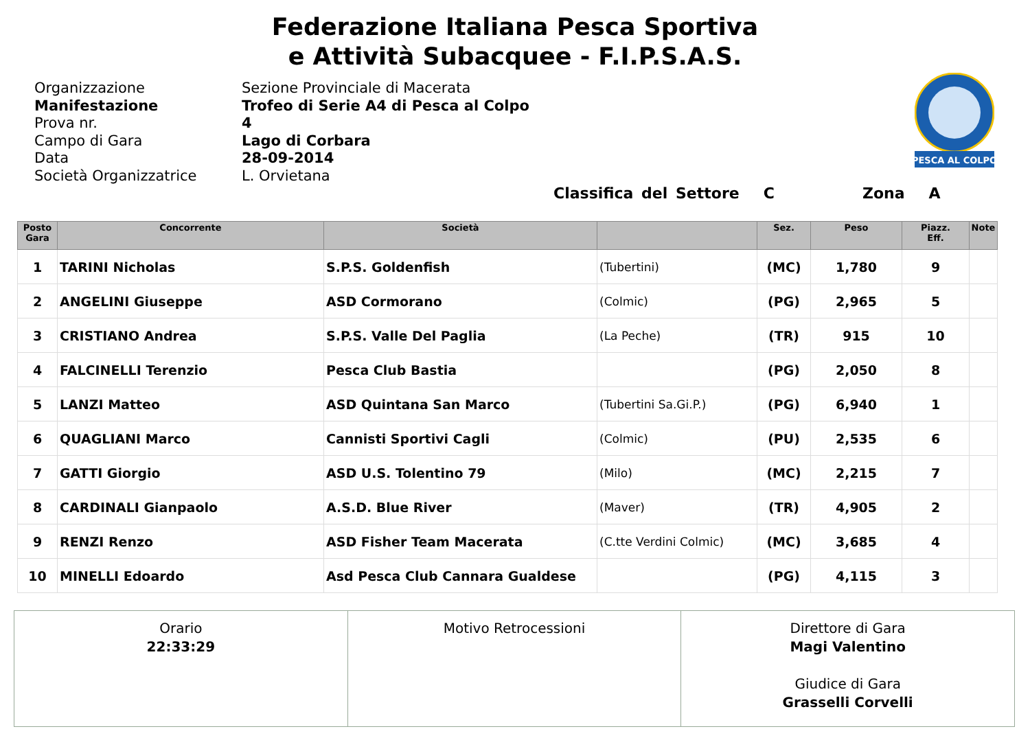Federazione Italiana Pesca Sportiva
e Attività Subacquee - F.I.P.S.A.S.
Organizzazione
Manifestazione
Prova nr.
Campo di Gara
Data
Società Organizzatrice
Sezione Provinciale di Macerata
Trofeo di Serie A4 di Pesca al Colpo
4
Lago di Corbara
28-09-2014
L. Orvietana
PESCA AL COLPO
Classifica del Settore C Zona A
| Posto Gara | Concorrente | Società | | Sez. | Peso | Piazz. Eff. | Note |
| --- | --- | --- | --- | --- | --- | --- | --- |
| 1 | TARINI Nicholas | S.P.S. Goldenfish | (Tubertini) | (MC) | 1,780 | 9 | |
| 2 | ANGELINI Giuseppe | ASD Cormorano | (Colmic) | (PG) | 2,965 | 5 | |
| 3 | CRISTIANO Andrea | S.P.S. Valle Del Paglia | (La Peche) | (TR) | 915 | 10 | |
| 4 | FALCINELLI Terenzio | Pesca Club Bastia | | (PG) | 2,050 | 8 | |
| 5 | LANZI Matteo | ASD Quintana San Marco | (Tubertini Sa.Gi.P.) | (PG) | 6,940 | 1 | |
| 6 | QUAGLIANI Marco | Cannisti Sportivi Cagli | (Colmic) | (PU) | 2,535 | 6 | |
| 7 | GATTI Giorgio | ASD U.S. Tolentino 79 | (Milo) | (MC) | 2,215 | 7 | |
| 8 | CARDINALI Gianpaolo | A.S.D. Blue River | (Maver) | (TR) | 4,905 | 2 | |
| 9 | RENZI Renzo | ASD Fisher Team Macerata | (C.tte Verdini Colmic) | (MC) | 3,685 | 4 | |
| 10 | MINELLI Edoardo | Asd Pesca Club Cannara Gualdese | | (PG) | 4,115 | 3 | |
| Orario 22:33:29 | Motivo Retrocessioni | Direttore di Gara Magi Valentino Giudice di Gara Grasselli Corvelli |